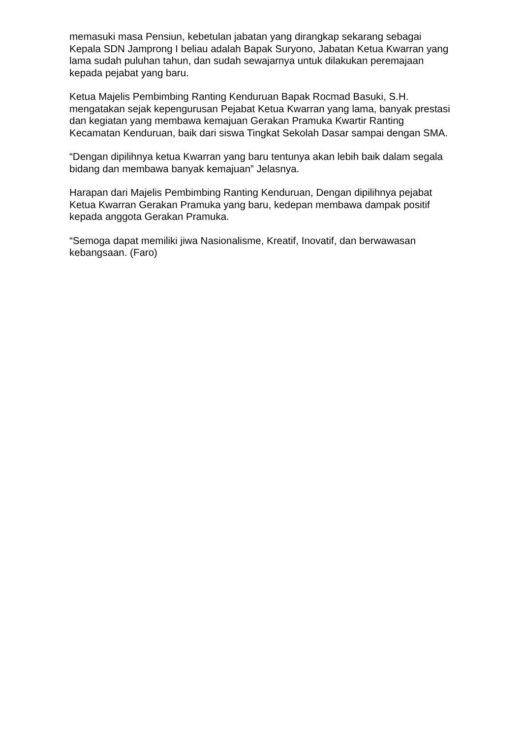memasuki masa Pensiun, kebetulan jabatan yang dirangkap sekarang sebagai Kepala SDN Jamprong I beliau adalah Bapak Suryono, Jabatan Ketua Kwarran yang lama sudah puluhan tahun, dan sudah sewajarnya untuk dilakukan peremajaan kepada pejabat yang baru.
Ketua Majelis Pembimbing Ranting Kenduruan Bapak Rocmad Basuki, S.H. mengatakan sejak kepengurusan Pejabat Ketua Kwarran yang lama, banyak prestasi dan kegiatan yang membawa kemajuan Gerakan Pramuka Kwartir Ranting Kecamatan Kenduruan, baik dari siswa Tingkat Sekolah Dasar sampai dengan SMA.
“Dengan dipilihnya ketua Kwarran yang baru tentunya akan lebih baik dalam segala bidang dan membawa banyak kemajuan” Jelasnya.
Harapan dari Majelis Pembimbing Ranting Kenduruan, Dengan dipilihnya pejabat Ketua Kwarran Gerakan Pramuka yang baru, kedepan membawa dampak positif kepada anggota Gerakan Pramuka.
“Semoga dapat memiliki jiwa Nasionalisme, Kreatif, Inovatif, dan berwawasan kebangsaan. (Faro)